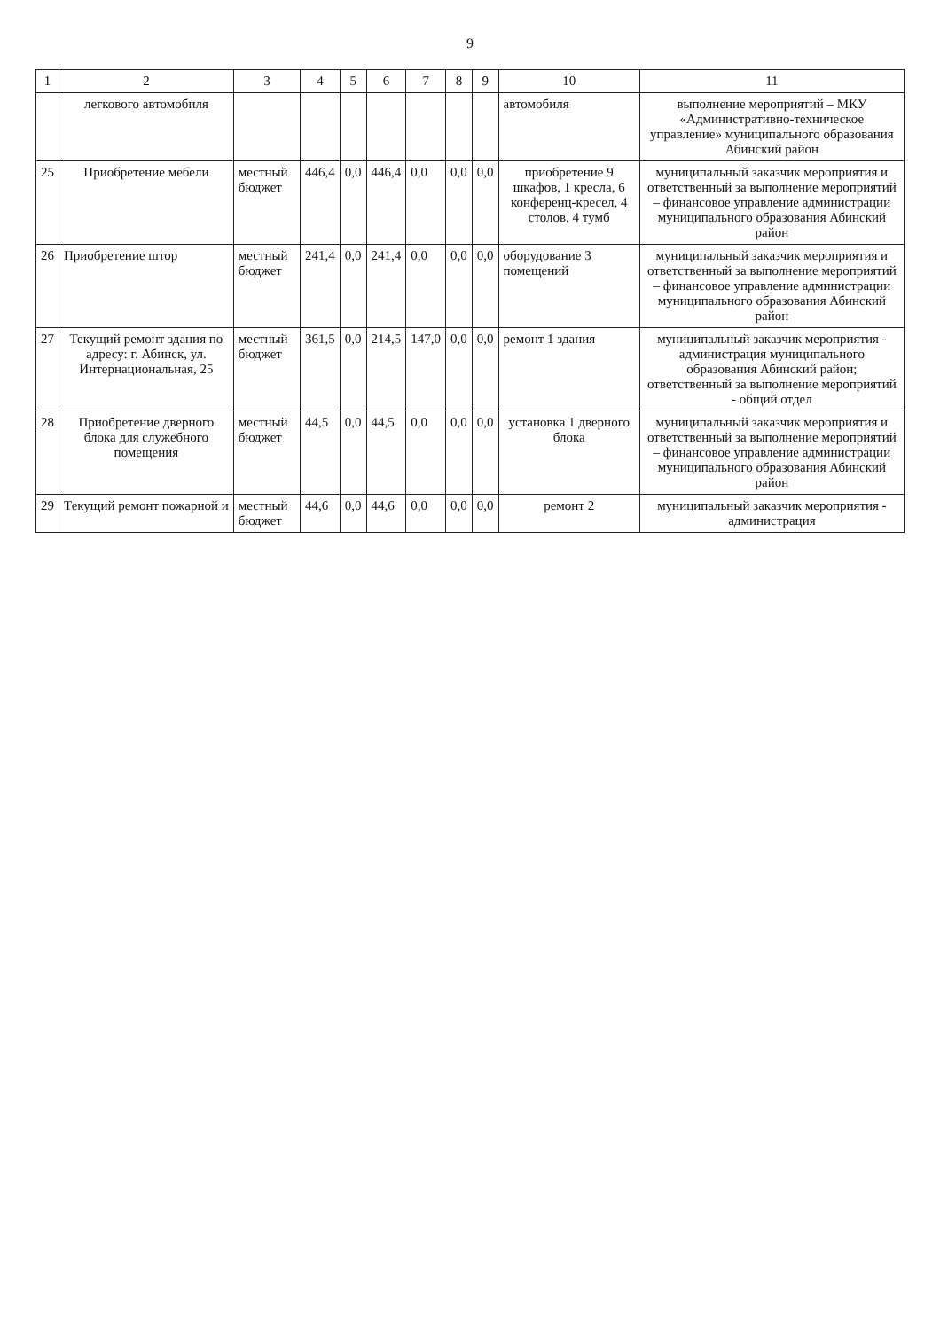9
| 1 | 2 | 3 | 4 | 5 | 6 | 7 | 8 | 9 | 10 | 11 |
| --- | --- | --- | --- | --- | --- | --- | --- | --- | --- | --- |
| | легкового автомобиля | | | | | | | | автомобиля | выполнение мероприятий – МКУ «Административно-техническое управление» муниципального образования Абинский район |
| 25 | Приобретение мебели | местный бюджет | 446,4 | 0,0 | 446,4 | 0,0 | 0,0 | 0,0 | приобретение 9 шкафов, 1 кресла, 6 конференц-кресел, 4 столов, 4 тумб | муниципальный заказчик мероприятия и ответственный за выполнение мероприятий – финансовое управление администрации муниципального образования Абинский район |
| 26 | Приобретение штор | местный бюджет | 241,4 | 0,0 | 241,4 | 0,0 | 0,0 | 0,0 | оборудование 3 помещений | муниципальный заказчик мероприятия и ответственный за выполнение мероприятий – финансовое управление администрации муниципального образования Абинский район |
| 27 | Текущий ремонт здания по адресу: г. Абинск, ул. Интернациональная, 25 | местный бюджет | 361,5 | 0,0 | 214,5 | 147,0 | 0,0 | 0,0 | ремонт 1 здания | муниципальный заказчик мероприятия - администрация муниципального образования Абинский район; ответственный за выполнение мероприятий - общий отдел |
| 28 | Приобретение дверного блока для служебного помещения | местный бюджет | 44,5 | 0,0 | 44,5 | 0,0 | 0,0 | 0,0 | установка 1 дверного блока | муниципальный заказчик мероприятия и ответственный за выполнение мероприятий – финансовое управление администрации муниципального образования Абинский район |
| 29 | Текущий ремонт пожарной и | местный бюджет | 44,6 | 0,0 | 44,6 | 0,0 | 0,0 | 0,0 | ремонт 2 | муниципальный заказчик мероприятия - администрация |